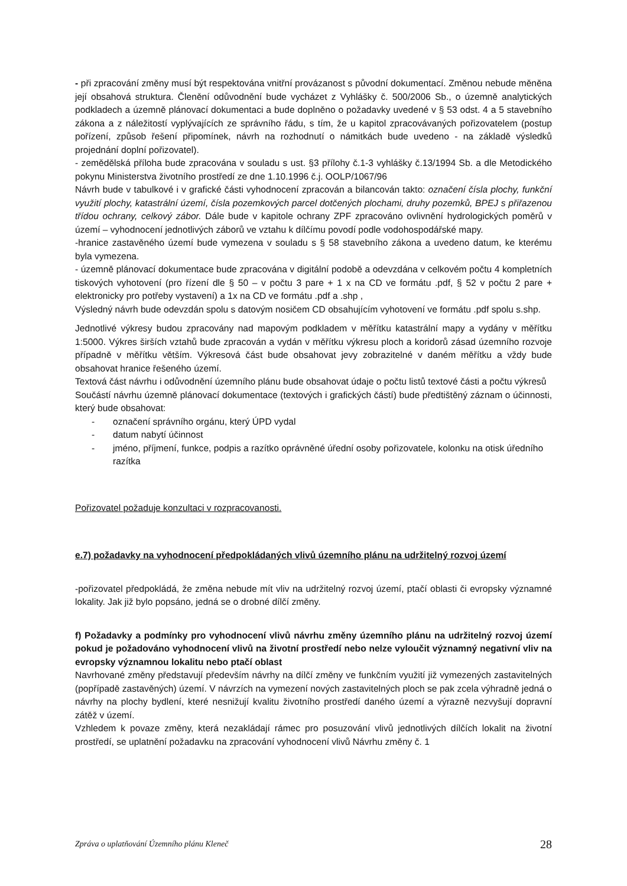- při zpracování změny musí být respektována vnitřní provázanost s původní dokumentací. Změnou nebude měněna její obsahová struktura. Členění odůvodnění bude vycházet z Vyhlášky č. 500/2006 Sb., o územně analytických podkladech a územně plánovací dokumentaci a bude doplněno o požadavky uvedené v § 53 odst. 4 a 5 stavebního zákona a z náležitostí vyplývajících ze správního řádu, s tím, že u kapitol zpracovávaných pořizovatelem (postup pořízení, způsob řešení připomínek, návrh na rozhodnutí o námitkách bude uvedeno - na základě výsledků projednání doplní pořizovatel).
- zemědělská příloha bude zpracována v souladu s ust. §3 přílohy č.1-3 vyhlášky č.13/1994 Sb. a dle Metodického pokynu Ministerstva životního prostředí ze dne 1.10.1996 č.j. OOLP/1067/96
Návrh bude v tabulkové i v grafické části vyhodnocení zpracován a bilancován takto: označení čísla plochy, funkční využití plochy, katastrální území, čísla pozemkových parcel dotčených plochami, druhy pozemků, BPEJ s přiřazenou třídou ochrany, celkový zábor. Dále bude v kapitole ochrany ZPF zpracováno ovlivnění hydrologických poměrů v území – vyhodnocení jednotlivých záborů ve vztahu k dílčímu povodí podle vodohospodářské mapy.
-hranice zastavěného území bude vymezena v souladu s § 58 stavebního zákona a uvedeno datum, ke kterému byla vymezena.
- územně plánovací dokumentace bude zpracována v digitální podobě a odevzdána v celkovém počtu 4 kompletních tiskových vyhotovení (pro řízení dle § 50 – v počtu 3 pare + 1 x na CD ve formátu .pdf, § 52 v počtu 2 pare + elektronicky pro potřeby vystavení) a 1x na CD ve formátu .pdf a .shp ,
Výsledný návrh bude odevzdán spolu s datovým nosičem CD obsahujícím vyhotovení ve formátu .pdf spolu s.shp.
Jednotlivé výkresy budou zpracovány nad mapovým podkladem v měřítku katastrální mapy a vydány v měřítku 1:5000. Výkres širších vztahů bude zpracován a vydán v měřítku výkresu ploch a koridorů zásad územního rozvoje případně v měřítku větším. Výkresová část bude obsahovat jevy zobrazitelné v daném měřítku a vždy bude obsahovat hranice řešeného území.
Textová část návrhu i odůvodnění územního plánu bude obsahovat údaje o počtu listů textové části a počtu výkresů
Součástí návrhu územně plánovací dokumentace (textových i grafických částí) bude předtištěný záznam o účinnosti, který bude obsahovat:
- označení správního orgánu, který ÚPD vydal
- datum nabytí účinnost
- jméno, příjmení, funkce, podpis a razítko oprávněné úřední osoby pořizovatele, kolonku na otisk úředního razítka
Pořizovatel požaduje konzultaci v rozpracovanosti.
e.7) požadavky na vyhodnocení předpokládaných vlivů územního plánu na udržitelný rozvoj území
-pořizovatel předpokládá, že změna nebude mít vliv na udržitelný rozvoj území, ptačí oblasti či evropsky významné lokality. Jak již bylo popsáno, jedná se o drobné dílčí změny.
f) Požadavky a podmínky pro vyhodnocení vlivů návrhu změny územního plánu na udržitelný rozvoj území pokud je požadováno vyhodnocení vlivů na životní prostředí nebo nelze vyloučit významný negativní vliv na evropsky významnou lokalitu nebo ptačí oblast
Navrhované změny představují především návrhy na dílčí změny ve funkčním využití již vymezených zastavitelných (popřípadě zastavěných) území. V návrzích na vymezení nových zastavitelných ploch se pak zcela výhradně jedná o návrhy na plochy bydlení, které nesnižují kvalitu životního prostředí daného území a výrazně nezvyšují dopravní zátěž v území.
Vzhledem k povaze změny, která nezakládají rámec pro posuzování vlivů jednotlivých dílčích lokalit na životní prostředí, se uplatnění požadavku na zpracování vyhodnocení vlivů Návrhu změny č. 1
Zpráva o uplatňování Územního plánu Kleneč 28